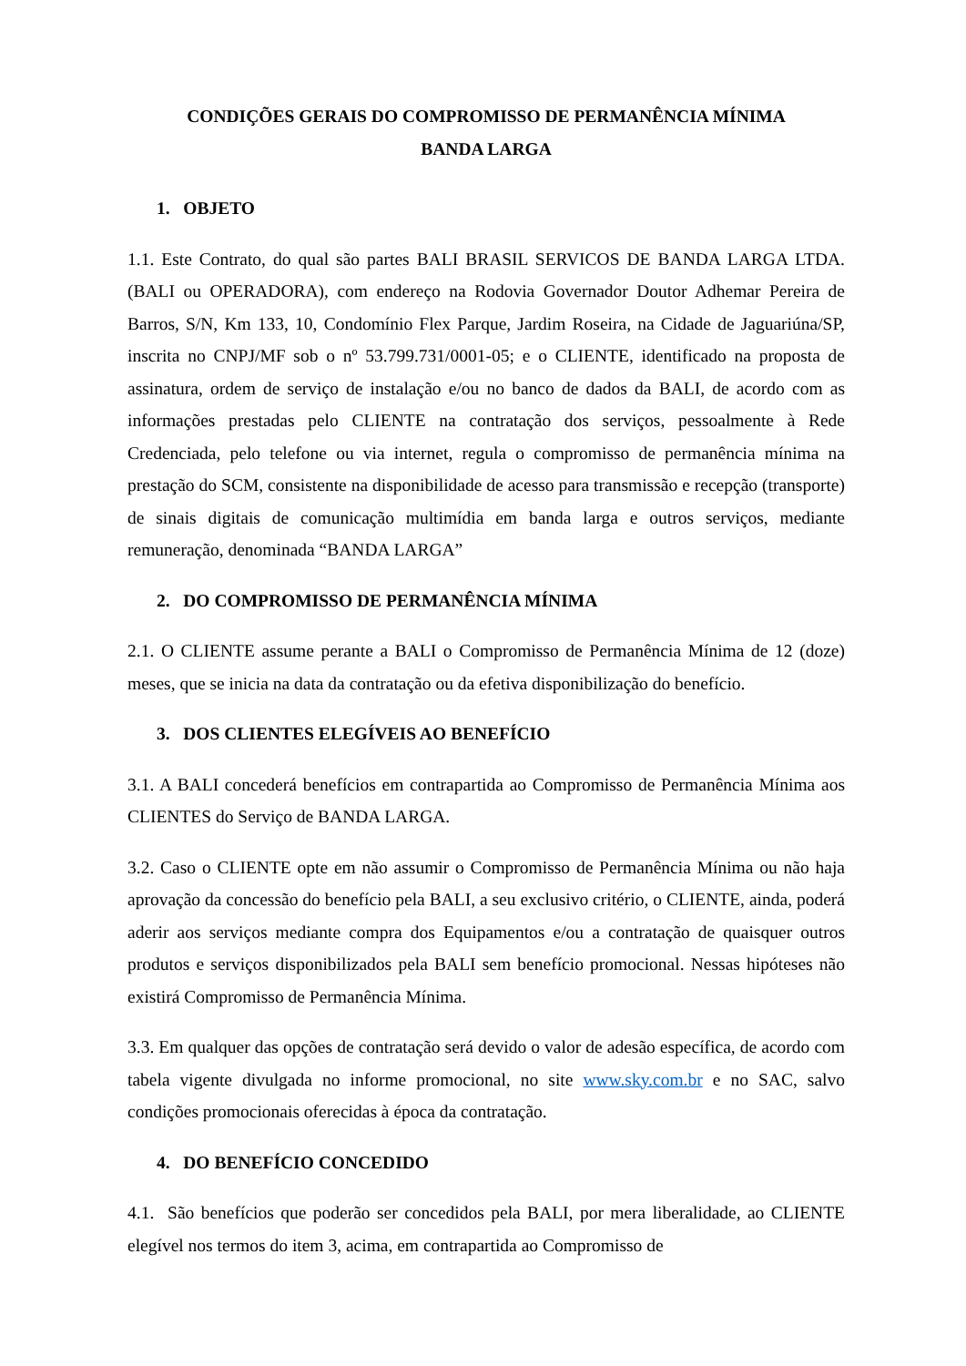CONDIÇÕES GERAIS DO COMPROMISSO DE PERMANÊNCIA MÍNIMA
BANDA LARGA
1. OBJETO
1.1. Este Contrato, do qual são partes BALI BRASIL SERVICOS DE BANDA LARGA LTDA. (BALI ou OPERADORA), com endereço na Rodovia Governador Doutor Adhemar Pereira de Barros, S/N, Km 133, 10, Condomínio Flex Parque, Jardim Roseira, na Cidade de Jaguariúna/SP, inscrita no CNPJ/MF sob o nº 53.799.731/0001-05; e o CLIENTE, identificado na proposta de assinatura, ordem de serviço de instalação e/ou no banco de dados da BALI, de acordo com as informações prestadas pelo CLIENTE na contratação dos serviços, pessoalmente à Rede Credenciada, pelo telefone ou via internet, regula o compromisso de permanência mínima na prestação do SCM, consistente na disponibilidade de acesso para transmissão e recepção (transporte) de sinais digitais de comunicação multimídia em banda larga e outros serviços, mediante remuneração, denominada “BANDA LARGA”
2. DO COMPROMISSO DE PERMANÊNCIA MÍNIMA
2.1. O CLIENTE assume perante a BALI o Compromisso de Permanência Mínima de 12 (doze) meses, que se inicia na data da contratação ou da efetiva disponibilização do benefício.
3. DOS CLIENTES ELEGÍVEIS AO BENEFÍCIO
3.1. A BALI concederá benefícios em contrapartida ao Compromisso de Permanência Mínima aos CLIENTES do Serviço de BANDA LARGA.
3.2. Caso o CLIENTE opte em não assumir o Compromisso de Permanência Mínima ou não haja aprovação da concessão do benefício pela BALI, a seu exclusivo critério, o CLIENTE, ainda, poderá aderir aos serviços mediante compra dos Equipamentos e/ou a contratação de quaisquer outros produtos e serviços disponibilizados pela BALI sem benefício promocional. Nessas hipóteses não existirá Compromisso de Permanência Mínima.
3.3. Em qualquer das opções de contratação será devido o valor de adesão específica, de acordo com tabela vigente divulgada no informe promocional, no site www.sky.com.br e no SAC, salvo condições promocionais oferecidas à época da contratação.
4. DO BENEFÍCIO CONCEDIDO
4.1. São benefícios que poderão ser concedidos pela BALI, por mera liberalidade, ao CLIENTE elegível nos termos do item 3, acima, em contrapartida ao Compromisso de